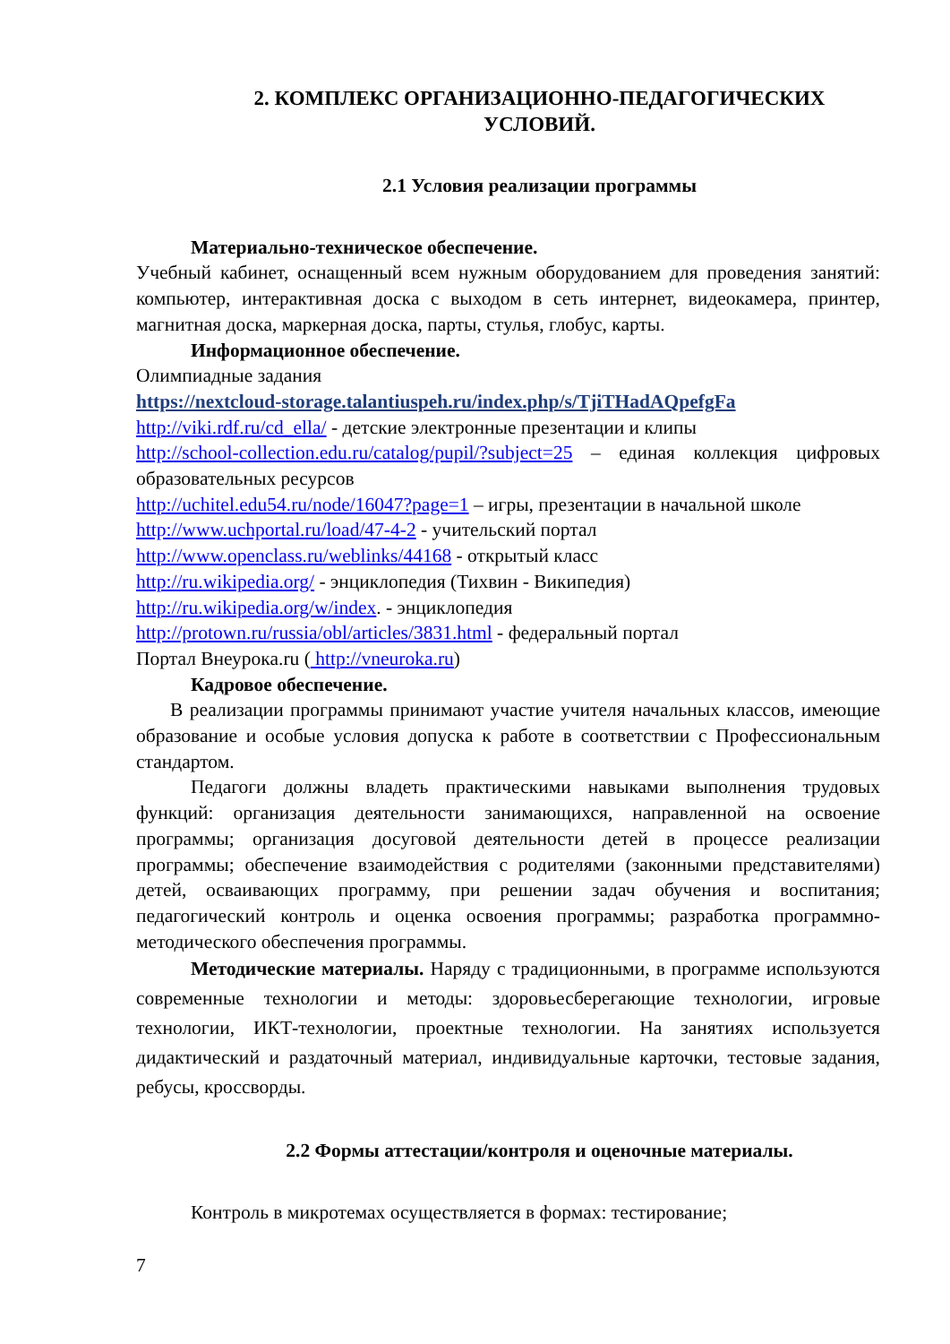2. КОМПЛЕКС ОРГАНИЗАЦИОННО-ПЕДАГОГИЧЕСКИХ
УСЛОВИЙ.
2.1 Условия реализации программы
Материально-техническое обеспечение.
Учебный кабинет, оснащенный всем нужным оборудованием для проведения занятий: компьютер, интерактивная доска с выходом в сеть интернет, видеокамера, принтер, магнитная доска, маркерная доска, парты, стулья, глобус, карты.
Информационное обеспечение.
Олимпиадные задания
https://nextcloud-storage.talantiuspeh.ru/index.php/s/TjiTHadAQpefgFa
http://viki.rdf.ru/cd_ella/ - детские электронные презентации и клипы
http://school-collection.edu.ru/catalog/pupil/?subject=25 – единая коллекция цифровых образовательных ресурсов
http://uchitel.edu54.ru/node/16047?page=1 – игры, презентации в начальной школе
http://www.uchportal.ru/load/47-4-2 - учительский портал
http://www.openclass.ru/weblinks/44168 - открытый класс
http://ru.wikipedia.org/ - энциклопедия (Тихвин - Википедия)
http://ru.wikipedia.org/w/index. - энциклопедия
http://protown.ru/russia/obl/articles/3831.html - федеральный портал
Портал Внеурока.ru ( http://vneuroka.ru)
Кадровое обеспечение.
В реализации программы принимают участие учителя начальных классов, имеющие образование и особые условия допуска к работе в соответствии с Профессиональным стандартом.
Педагоги должны владеть практическими навыками выполнения трудовых функций: организация деятельности занимающихся, направленной на освоение программы; организация досуговой деятельности детей в процессе реализации программы; обеспечение взаимодействия с родителями (законными представителями) детей, осваивающих программу, при решении задач обучения и воспитания; педагогический контроль и оценка освоения программы; разработка программно-методического обеспечения программы.
Методические материалы. Наряду с традиционными, в программе используются современные технологии и методы: здоровьесберегающие технологии, игровые технологии, ИКТ-технологии, проектные технологии. На занятиях используется дидактический и раздаточный материал, индивидуальные карточки, тестовые задания, ребусы, кроссворды.
2.2 Формы аттестации/контроля и оценочные материалы.
Контроль в микротемах осуществляется в формах: тестирование;
7